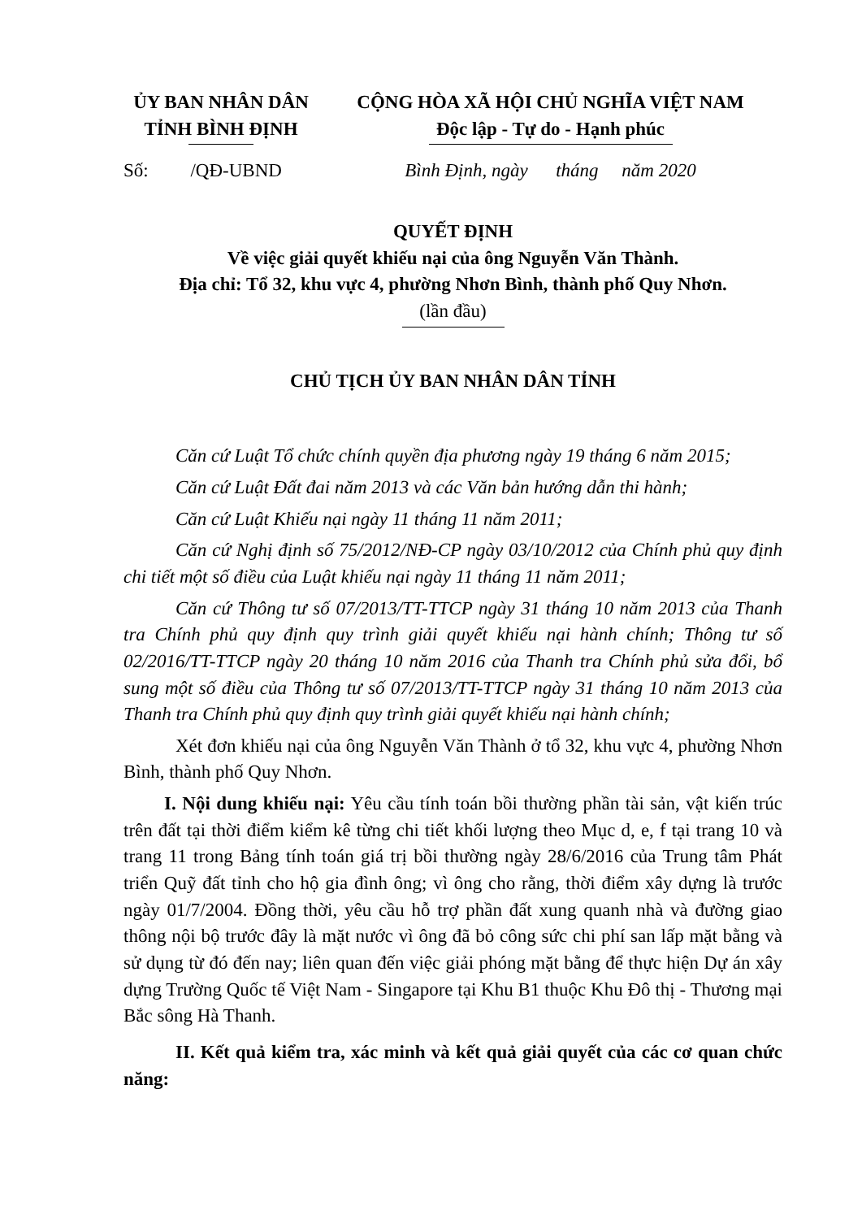ỦY BAN NHÂN DÂN
TỈNH BÌNH ĐỊNH
CỘNG HÒA XÃ HỘI CHỦ NGHĨA VIỆT NAM
Độc lập - Tự do - Hạnh phúc
Số: /QĐ-UBND
Bình Định, ngày tháng năm 2020
QUYẾT ĐỊNH
Về việc giải quyết khiếu nại của ông Nguyễn Văn Thành.
Địa chỉ: Tổ 32, khu vực 4, phường Nhơn Bình, thành phố Quy Nhơn.
(lần đầu)
CHỦ TỊCH ỦY BAN NHÂN DÂN TỈNH
Căn cứ Luật Tổ chức chính quyền địa phương ngày 19 tháng 6 năm 2015;
Căn cứ Luật Đất đai năm 2013 và các Văn bản hướng dẫn thi hành;
Căn cứ Luật Khiếu nại ngày 11 tháng 11 năm 2011;
Căn cứ Nghị định số 75/2012/NĐ-CP ngày 03/10/2012 của Chính phủ quy định chi tiết một số điều của Luật khiếu nại ngày 11 tháng 11 năm 2011;
Căn cứ Thông tư số 07/2013/TT-TTCP ngày 31 tháng 10 năm 2013 của Thanh tra Chính phủ quy định quy trình giải quyết khiếu nại hành chính; Thông tư số 02/2016/TT-TTCP ngày 20 tháng 10 năm 2016 của Thanh tra Chính phủ sửa đổi, bổ sung một số điều của Thông tư số 07/2013/TT-TTCP ngày 31 tháng 10 năm 2013 của Thanh tra Chính phủ quy định quy trình giải quyết khiếu nại hành chính;
Xét đơn khiếu nại của ông Nguyễn Văn Thành ở tổ 32, khu vực 4, phường Nhơn Bình, thành phố Quy Nhơn.
I. Nội dung khiếu nại: Yêu cầu tính toán bồi thường phần tài sản, vật kiến trúc trên đất tại thời điểm kiểm kê từng chi tiết khối lượng theo Mục d, e, f tại trang 10 và trang 11 trong Bảng tính toán giá trị bồi thường ngày 28/6/2016 của Trung tâm Phát triển Quỹ đất tỉnh cho hộ gia đình ông; vì ông cho rằng, thời điểm xây dựng là trước ngày 01/7/2004. Đồng thời, yêu cầu hỗ trợ phần đất xung quanh nhà và đường giao thông nội bộ trước đây là mặt nước vì ông đã bỏ công sức chi phí san lấp mặt bằng và sử dụng từ đó đến nay; liên quan đến việc giải phóng mặt bằng để thực hiện Dự án xây dựng Trường Quốc tế Việt Nam - Singapore tại Khu B1 thuộc Khu Đô thị - Thương mại Bắc sông Hà Thanh.
II. Kết quả kiểm tra, xác minh và kết quả giải quyết của các cơ quan chức năng: